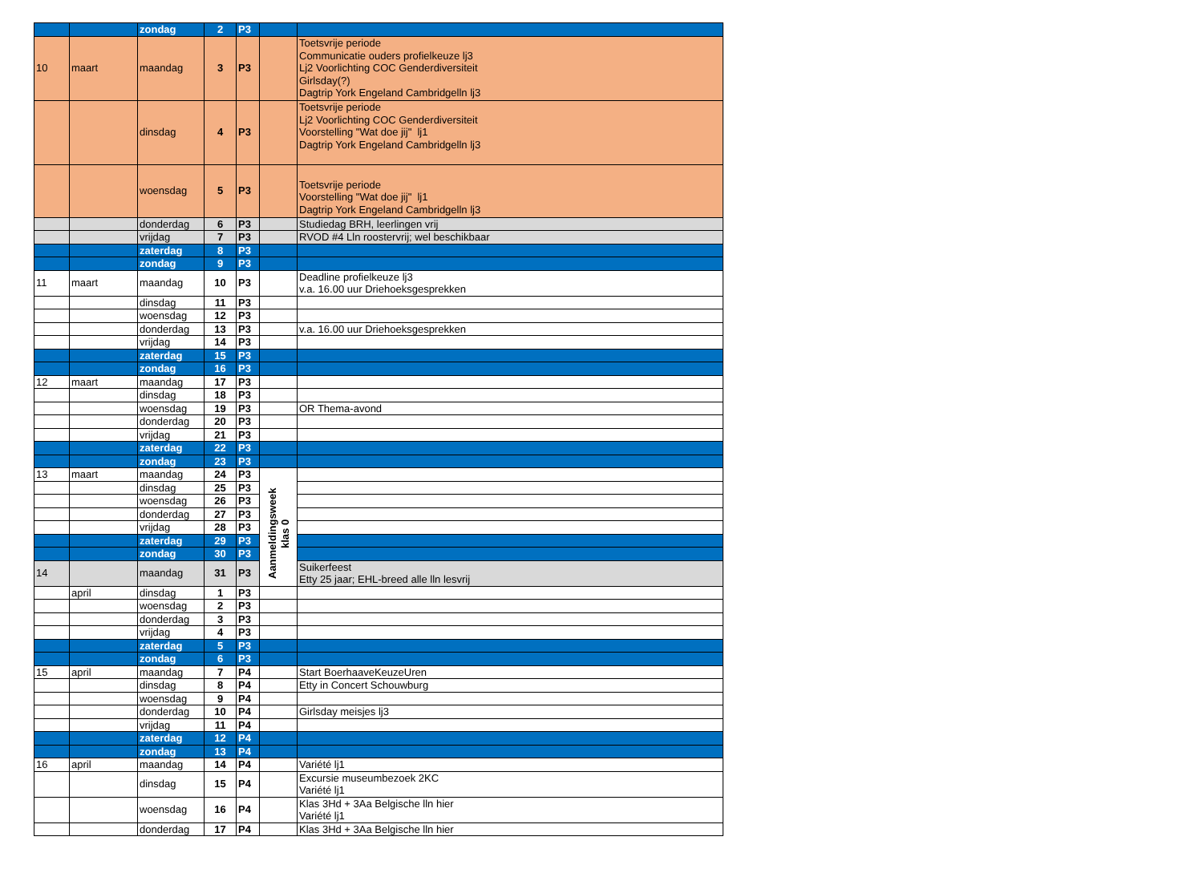| | | zondag | 2 | P3 | | |
| 10 | maart | maandag | 3 | P3 | | Toetsvrije periode Communicatie ouders profielkeuze lj3 Lj2 Voorlichting COC Genderdiversiteit Girlsday(?) Dagtrip York Engeland Cambridgelln lj3 |
| | | dinsdag | 4 | P3 | | Toetsvrije periode Lj2 Voorlichting COC Genderdiversiteit Voorstelling "Wat doe jij" lj1 Dagtrip York Engeland Cambridgelln lj3 |
| | | woensdag | 5 | P3 | | Toetsvrije periode Voorstelling "Wat doe jij" lj1 Dagtrip York Engeland Cambridgelln lj3 |
| | | donderdag | 6 | P3 | | Studiedag BRH, leerlingen vrij |
| | | vrijdag | 7 | P3 | | RVOD #4 Lln roostervrij; wel beschikbaar |
| | | zaterdag | 8 | P3 | | |
| | | zondag | 9 | P3 | | |
| 11 | maart | maandag | 10 | P3 | | Deadline profielkeuze lj3 v.a. 16.00 uur Driehoeksgesprekken |
| | | dinsdag | 11 | P3 | | |
| | | woensdag | 12 | P3 | | |
| | | donderdag | 13 | P3 | | v.a. 16.00 uur Driehoeksgesprekken |
| | | vrijdag | 14 | P3 | | |
| | | zaterdag | 15 | P3 | | |
| | | zondag | 16 | P3 | | |
| 12 | maart | maandag | 17 | P3 | | |
| | | dinsdag | 18 | P3 | | |
| | | woensdag | 19 | P3 | | OR Thema-avond |
| | | donderdag | 20 | P3 | | |
| | | vrijdag | 21 | P3 | | |
| | | zaterdag | 22 | P3 | | |
| | | zondag | 23 | P3 | | |
| 13 | maart | maandag | 24 | P3 | | |
| | | dinsdag | 25 | P3 | Aanmeldingsweek klas 0 | |
| | | woensdag | 26 | P3 | | |
| | | donderdag | 27 | P3 | | |
| | | vrijdag | 28 | P3 | | |
| | | zaterdag | 29 | P3 | | |
| | | zondag | 30 | P3 | | |
| 14 | | maandag | 31 | P3 | | Suikerfeest Etty 25 jaar; EHL-breed alle lln lesvrij |
| | april | dinsdag | 1 | P3 | | |
| | | woensdag | 2 | P3 | | |
| | | donderdag | 3 | P3 | | |
| | | vrijdag | 4 | P3 | | |
| | | zaterdag | 5 | P3 | | |
| | | zondag | 6 | P3 | | |
| 15 | april | maandag | 7 | P4 | | Start BoerhaaveKeuzeUren |
| | | dinsdag | 8 | P4 | | Etty in Concert Schouwburg |
| | | woensdag | 9 | P4 | | |
| | | donderdag | 10 | P4 | | Girlsday meisjes lj3 |
| | | vrijdag | 11 | P4 | | |
| | | zaterdag | 12 | P4 | | |
| | | zondag | 13 | P4 | | |
| 16 | april | maandag | 14 | P4 | | Variété lj1 |
| | | dinsdag | 15 | P4 | | Excursie museumbezoek 2KC Variété lj1 |
| | | woensdag | 16 | P4 | | Klas 3Hd + 3Aa Belgische lln hier Variété lj1 |
| | | donderdag | 17 | P4 | | Klas 3Hd + 3Aa Belgische lln hier |